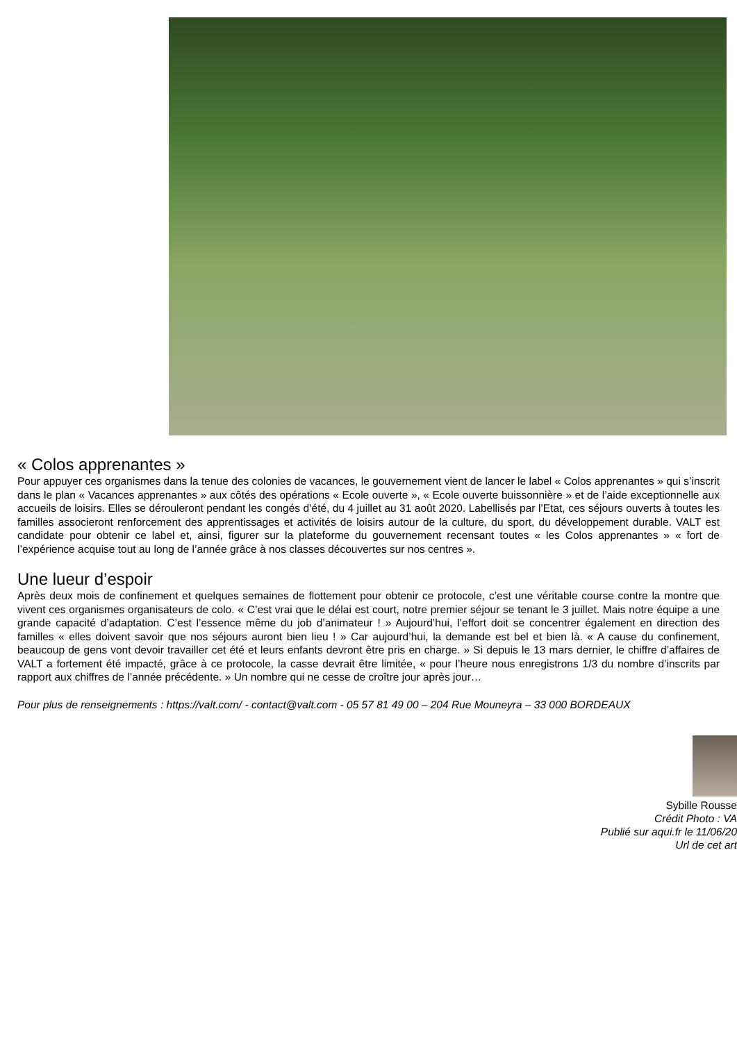« Colos apprenantes »
Pour appuyer ces organismes dans la tenue des colonies de vacances, le gouvernement vient de lancer le label « Colos apprenantes » qui s’inscrit dans le plan « Vacances apprenantes » aux côtés des opérations « Ecole ouverte », « Ecole ouverte buissonnière » et de l’aide exceptionnelle aux accueils de loisirs. Elles se dérouleront pendant les congés d’été, du 4 juillet au 31 août 2020. Labellisés par l’Etat, ces séjours ouverts à toutes les familles associeront renforcement des apprentissages et activités de loisirs autour de la culture, du sport, du développement durable. VALT est candidate pour obtenir ce label et, ainsi, figurer sur la plateforme du gouvernement recensant toutes « les Colos apprenantes » « fort de l’expérience acquise tout au long de l’année grâce à nos classes découvertes sur nos centres ».
Une lueur d’espoir
Après deux mois de confinement et quelques semaines de flottement pour obtenir ce protocole, c’est une véritable course contre la montre que vivent ces organismes organisateurs de colo. « C’est vrai que le délai est court, notre premier séjour se tenant le 3 juillet. Mais notre équipe a une grande capacité d’adaptation. C’est l’essence même du job d’animateur ! » Aujourd’hui, l’effort doit se concentrer également en direction des familles « elles doivent savoir que nos séjours auront bien lieu ! » Car aujourd’hui, la demande est bel et bien là. « A cause du confinement, beaucoup de gens vont devoir travailler cet été et leurs enfants devront être pris en charge. » Si depuis le 13 mars dernier, le chiffre d’affaires de VALT a fortement été impacté, grâce à ce protocole, la casse devrait être limitée, « pour l’heure nous enregistrons 1/3 du nombre d’inscrits par rapport aux chiffres de l’année précédente. » Un nombre qui ne cesse de croître jour après jour…
Pour plus de renseignements : https://valt.com/ - contact@valt.com - 05 57 81 49 00 – 204 Rue Mouneyra – 33 000 BORDEAUX
Sybille Rousse
Crédit Photo : VA
Publié sur aqui.fr le 11/06/20
Url de cet art